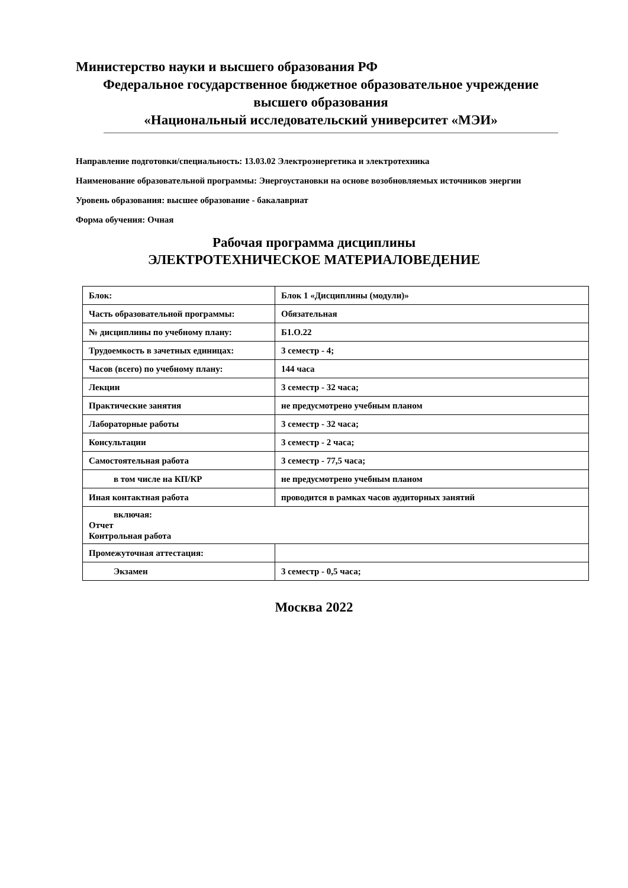Министерство науки и высшего образования РФ
Федеральное государственное бюджетное образовательное учреждение
высшего образования
«Национальный исследовательский университет «МЭИ»
Направление подготовки/специальность: 13.03.02 Электроэнергетика и электротехника
Наименование образовательной программы: Энергоустановки на основе возобновляемых источников энергии
Уровень образования: высшее образование - бакалавриат
Форма обучения: Очная
Рабочая программа дисциплины
ЭЛЕКТРОТЕХНИЧЕСКОЕ МАТЕРИАЛОВЕДЕНИЕ
| Блок: | Блок 1 «Дисциплины (модули)» |
| Часть образовательной программы: | Обязательная |
| № дисциплины по учебному плану: | Б1.О.22 |
| Трудоемкость в зачетных единицах: | 3 семестр - 4; |
| Часов (всего) по учебному плану: | 144 часа |
| Лекции | 3 семестр - 32 часа; |
| Практические занятия | не предусмотрено учебным планом |
| Лабораторные работы | 3 семестр - 32 часа; |
| Консультации | 3 семестр - 2 часа; |
| Самостоятельная работа | 3 семестр - 77,5 часа; |
| в том числе на КП/КР | не предусмотрено учебным планом |
| Иная контактная работа | проводится в рамках часов аудиторных занятий |
| включая: Отчет Контрольная работа | |
| Промежуточная аттестация: | |
| Экзамен | 3 семестр - 0,5 часа; |
Москва 2022